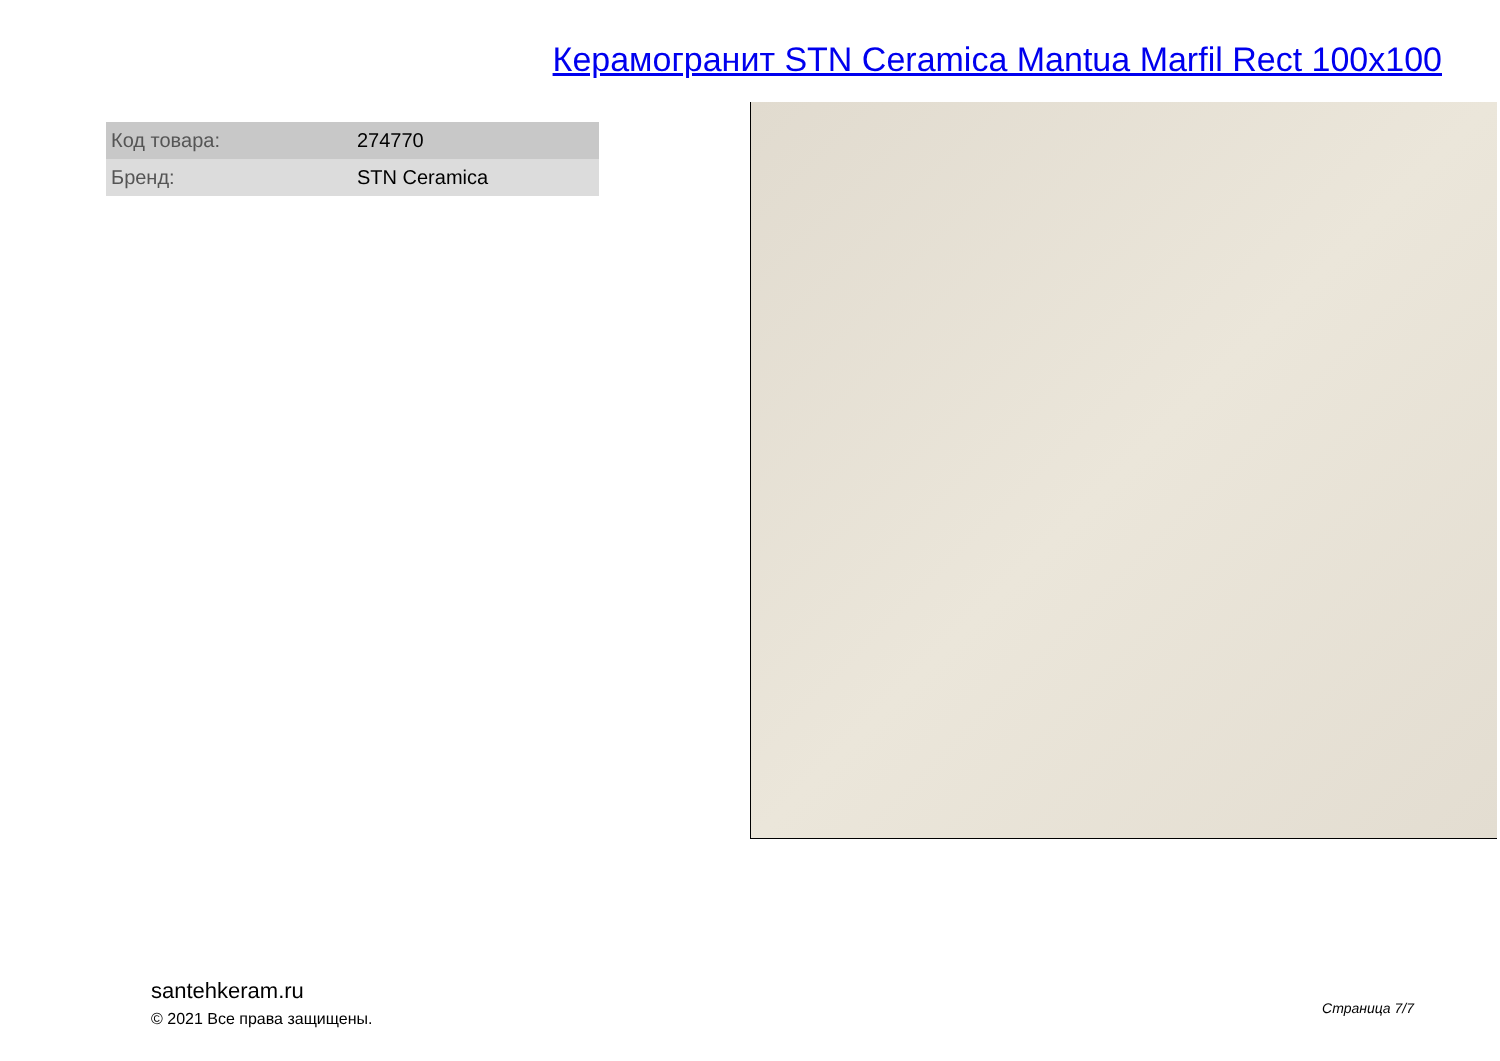Керамогранит STN Ceramica Mantua Marfil Rect 100x100
| Код товара: | 274770 |
| Бренд: | STN Ceramica |
santehkeram.ru
© 2021 Все права защищены.
Страница 7/7